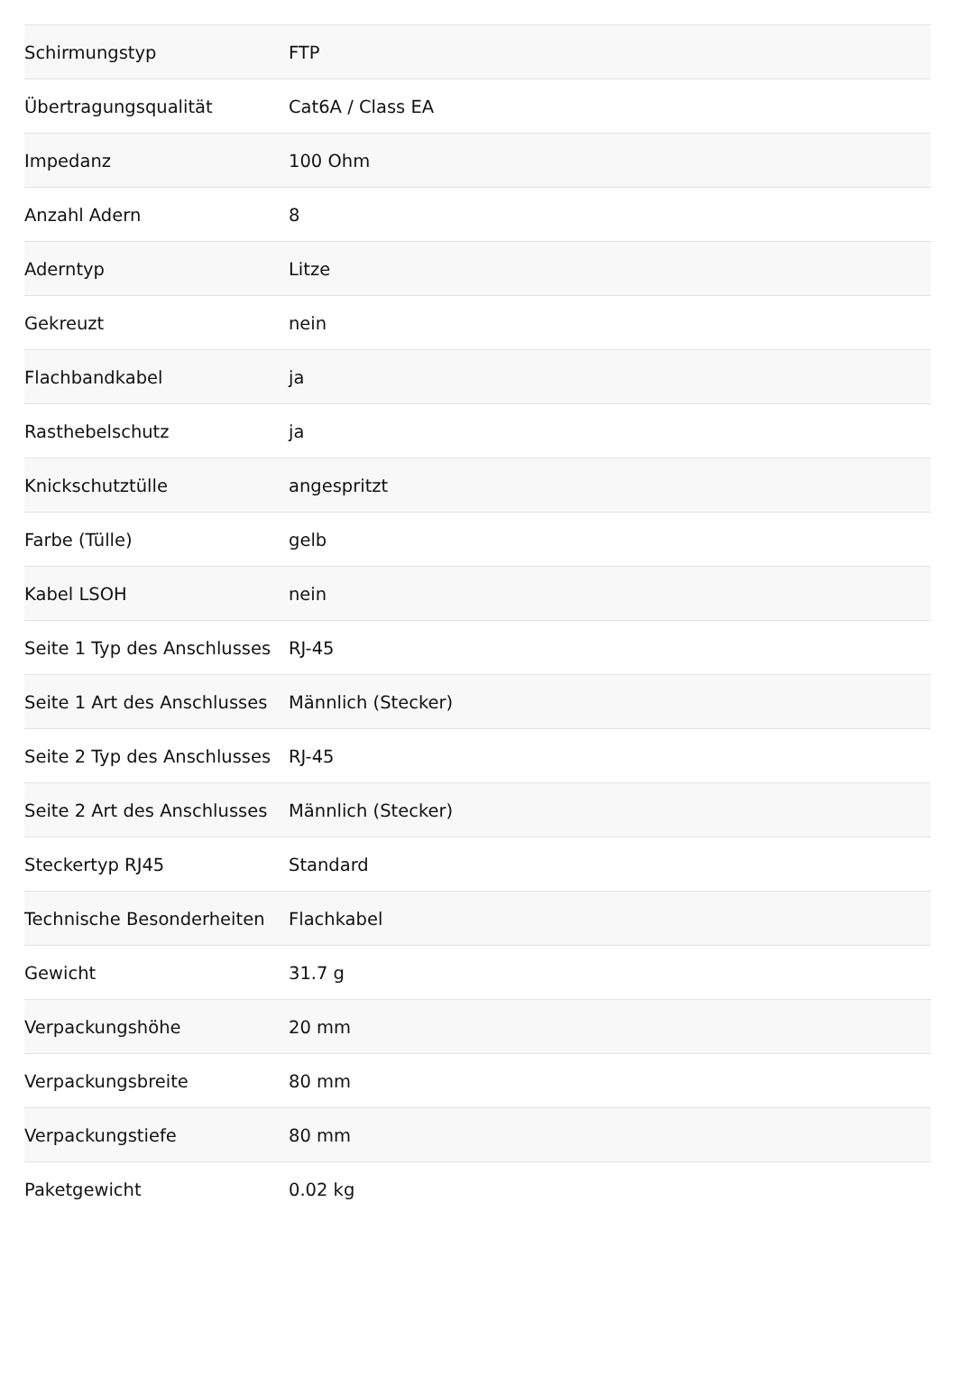| Schirmungstyp | FTP |
| Übertragungsqualität | Cat6A / Class EA |
| Impedanz | 100 Ohm |
| Anzahl Adern | 8 |
| Aderntyp | Litze |
| Gekreuzt | nein |
| Flachbandkabel | ja |
| Rasthebelschutz | ja |
| Knickschutztülle | angespritzt |
| Farbe (Tülle) | gelb |
| Kabel LSOH | nein |
| Seite 1 Typ des Anschlusses | RJ-45 |
| Seite 1 Art des Anschlusses | Männlich (Stecker) |
| Seite 2 Typ des Anschlusses | RJ-45 |
| Seite 2 Art des Anschlusses | Männlich (Stecker) |
| Steckertyp RJ45 | Standard |
| Technische Besonderheiten | Flachkabel |
| Gewicht | 31.7 g |
| Verpackungshöhe | 20 mm |
| Verpackungsbreite | 80 mm |
| Verpackungstiefe | 80 mm |
| Paketgewicht | 0.02 kg |